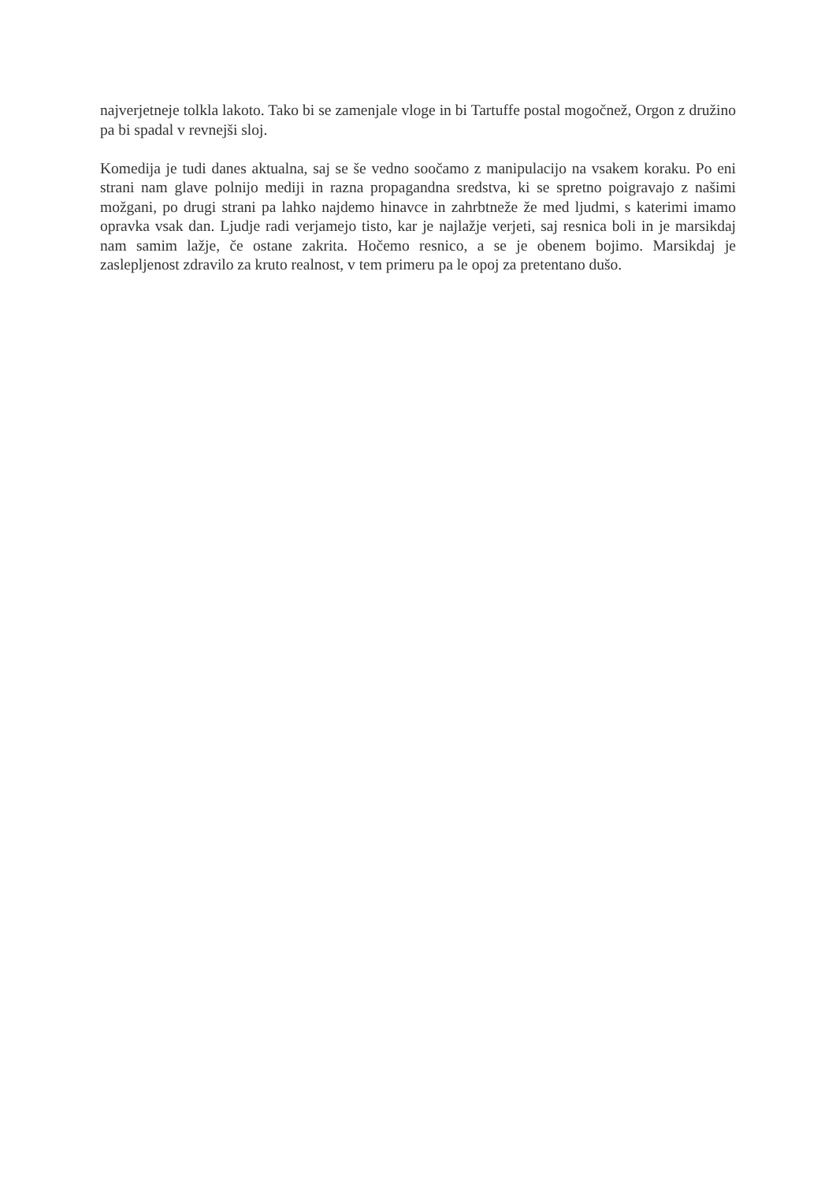najverjetneje tolkla lakoto. Tako bi se zamenjale vloge in bi Tartuffe postal mogočnež, Orgon z družino pa bi spadal v revnejši sloj.
Komedija je tudi danes aktualna, saj se še vedno soočamo z manipulacijo na vsakem koraku. Po eni strani nam glave polnijo mediji in razna propagandna sredstva, ki se spretno poigravajo z našimi možgani, po drugi strani pa lahko najdemo hinavce in zahrbtneže že med ljudmi, s katerimi imamo opravka vsak dan. Ljudje radi verjamejo tisto, kar je najlažje verjeti, saj resnica boli in je marsikdaj nam samim lažje, če ostane zakrita. Hočemo resnico, a se je obenem bojimo. Marsikdaj je zaslepljenost zdravilo za kruto realnost, v tem primeru pa le opoj za pretentano dušo.